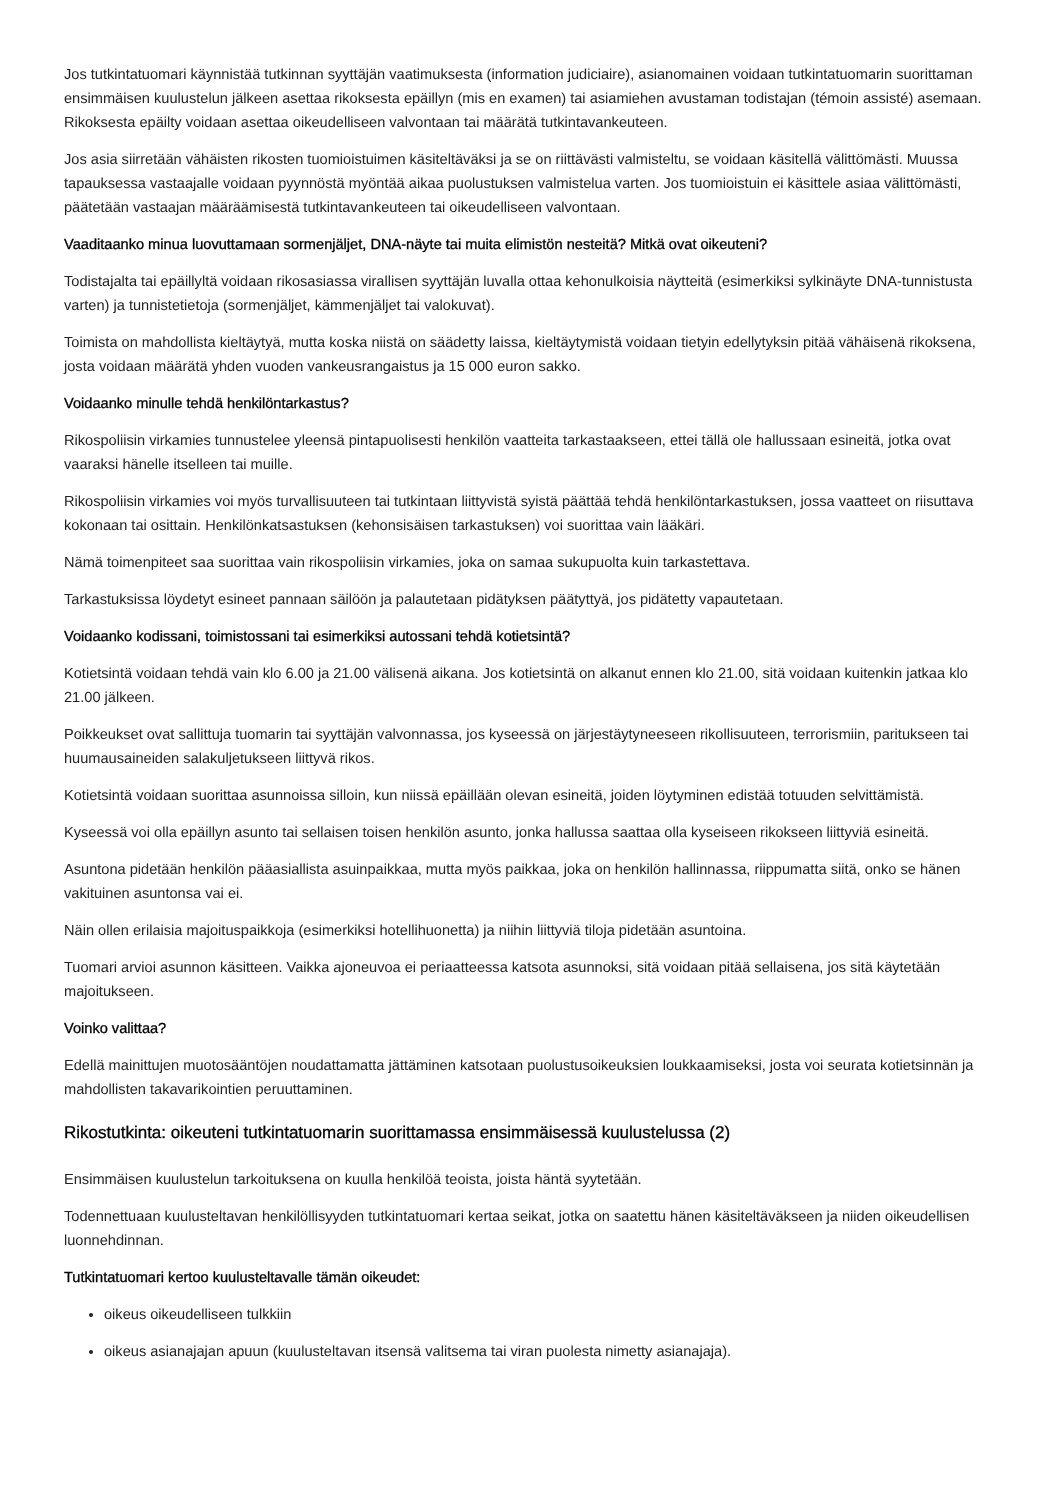Jos tutkintatuomari käynnistää tutkinnan syyttäjän vaatimuksesta (information judiciaire), asianomainen voidaan tutkintatuomarin suorittaman ensimmäisen kuulustelun jälkeen asettaa rikoksesta epäillyn (mis en examen) tai asiamiehen avustaman todistajan (témoin assisté) asemaan. Rikoksesta epäilty voidaan asettaa oikeudelliseen valvontaan tai määrätä tutkintavankeuteen.
Jos asia siirretään vähäisten rikosten tuomioistuimen käsiteltäväksi ja se on riittävästi valmisteltu, se voidaan käsitellä välittömästi. Muussa tapauksessa vastaajalle voidaan pyynnöstä myöntää aikaa puolustuksen valmistelua varten. Jos tuomioistuin ei käsittele asiaa välittömästi, päätetään vastaajan määräämisestä tutkintavankeuteen tai oikeudelliseen valvontaan.
Vaaditaanko minua luovuttamaan sormenjäljet, DNA-näyte tai muita elimistön nesteitä? Mitkä ovat oikeuteni?
Todistajalta tai epäillyltä voidaan rikosasiassa virallisen syyttäjän luvalla ottaa kehonulkoisia näytteitä (esimerkiksi sylkinäyte DNA-tunnistusta varten) ja tunnistetietoja (sormenjäljet, kämmenjäljet tai valokuvat).
Toimista on mahdollista kieltäytyä, mutta koska niistä on säädetty laissa, kieltäytymistä voidaan tietyin edellytyksin pitää vähäisenä rikoksena, josta voidaan määrätä yhden vuoden vankeusrangaistus ja 15 000 euron sakko.
Voidaanko minulle tehdä henkilöntarkastus?
Rikospoliisin virkamies tunnustelee yleensä pintapuolisesti henkilön vaatteita tarkastaakseen, ettei tällä ole hallussaan esineitä, jotka ovat vaaraksi hänelle itselleen tai muille.
Rikospoliisin virkamies voi myös turvallisuuteen tai tutkintaan liittyvistä syistä päättää tehdä henkilöntarkastuksen, jossa vaatteet on riisuttava kokonaan tai osittain. Henkilönkatsastuksen (kehonsisäisen tarkastuksen) voi suorittaa vain lääkäri.
Nämä toimenpiteet saa suorittaa vain rikospoliisin virkamies, joka on samaa sukupuolta kuin tarkastettava.
Tarkastuksissa löydetyt esineet pannaan säilöön ja palautetaan pidätyksen päätyttyä, jos pidätetty vapautetaan.
Voidaanko kodissani, toimistossani tai esimerkiksi autossani tehdä kotietsintä?
Kotietsintä voidaan tehdä vain klo 6.00 ja 21.00 välisenä aikana. Jos kotietsintä on alkanut ennen klo 21.00, sitä voidaan kuitenkin jatkaa klo 21.00 jälkeen.
Poikkeukset ovat sallittuja tuomarin tai syyttäjän valvonnassa, jos kyseessä on järjestäytyneeseen rikollisuuteen, terrorismiin, paritukseen tai huumausaineiden salakuljetukseen liittyvä rikos.
Kotietsintä voidaan suorittaa asunnoissa silloin, kun niissä epäillään olevan esineitä, joiden löytyminen edistää totuuden selvittämistä.
Kyseessä voi olla epäillyn asunto tai sellaisen toisen henkilön asunto, jonka hallussa saattaa olla kyseiseen rikokseen liittyviä esineitä.
Asuntona pidetään henkilön pääasiallista asuinpaikkaa, mutta myös paikkaa, joka on henkilön hallinnassa, riippumatta siitä, onko se hänen vakituinen asuntonsa vai ei.
Näin ollen erilaisia majoituspaikkoja (esimerkiksi hotellihuonetta) ja niihin liittyviä tiloja pidetään asuntoina.
Tuomari arvioi asunnon käsitteen. Vaikka ajoneuvoa ei periaatteessa katsota asunnoksi, sitä voidaan pitää sellaisena, jos sitä käytetään majoitukseen.
Voinko valittaa?
Edellä mainittujen muotosääntöjen noudattamatta jättäminen katsotaan puolustusoikeuksien loukkaamiseksi, josta voi seurata kotietsinnän ja mahdollisten takavarikointien peruuttaminen.
Rikostutkinta: oikeuteni tutkintatuomarin suorittamassa ensimmäisessä kuulustelussa (2)
Ensimmäisen kuulustelun tarkoituksena on kuulla henkilöä teoista, joista häntä syytetään.
Todennettuaan kuulusteltavan henkilöllisyyden tutkintatuomari kertaa seikat, jotka on saatettu hänen käsiteltäväkseen ja niiden oikeudellisen luonnehdinnan.
Tutkintatuomari kertoo kuulusteltavalle tämän oikeudet:
oikeus oikeudelliseen tulkkiin
oikeus asianajajan apuun (kuulusteltavan itsensä valitsema tai viran puolesta nimetty asianajaja).